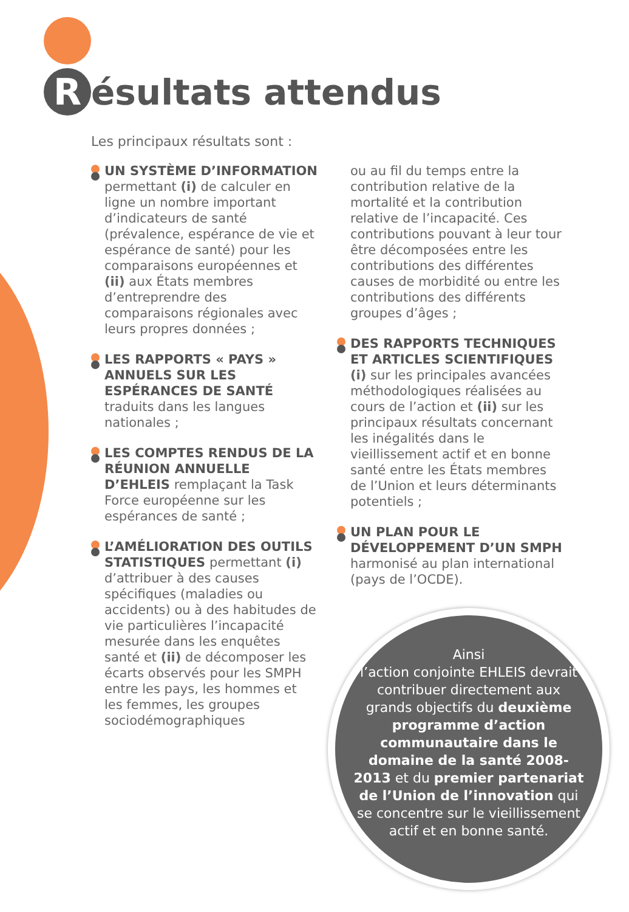Résultats attendus
Les principaux résultats sont :
UN SYSTÈME D’INFORMATION permettant (i) de calculer en ligne un nombre important d’indicateurs de santé (prévalence, espérance de vie et espérance de santé) pour les comparaisons européennes et (ii) aux États membres d’entreprendre des comparaisons régionales avec leurs propres données ;
LES RAPPORTS « PAYS » ANNUELS SUR LES ESPÉRANCES DE SANTÉ traduits dans les langues nationales ;
LES COMPTES RENDUS DE LA RÉUNION ANNUELLE D’EHLEIS remplaçant la Task Force européenne sur les espérances de santé ;
L’AMÉLIORATION DES OUTILS STATISTIQUES permettant (i) d’attribuer à des causes spécifiques (maladies ou accidents) ou à des habitudes de vie particulières l’incapacité mesurée dans les enquêtes santé et (ii) de décomposer les écarts observés pour les SMPH entre les pays, les hommes et les femmes, les groupes sociodémographiques
ou au fil du temps entre la contribution relative de la mortalité et la contribution relative de l’incapacité. Ces contributions pouvant à leur tour être décomposées entre les contributions des différentes causes de morbidité ou entre les contributions des différents groupes d’âges ;
DES RAPPORTS TECHNIQUES ET ARTICLES SCIENTIFIQUES (i) sur les principales avancées méthodologiques réalisées au cours de l’action et (ii) sur les principaux résultats concernant les inégalités dans le vieillissement actif et en bonne santé entre les États membres de l’Union et leurs déterminants potentiels ;
UN PLAN POUR LE DÉVELOPPEMENT D’UN SMPH harmonisé au plan international (pays de l’OCDE).
Ainsi
l’action conjointe EHLEIS devrait contribuer directement aux grands objectifs du deuxième programme d’action communautaire dans le domaine de la santé 2008-2013 et du premier partenariat de l’Union de l’innovation qui se concentre sur le vieillissement actif et en bonne santé.